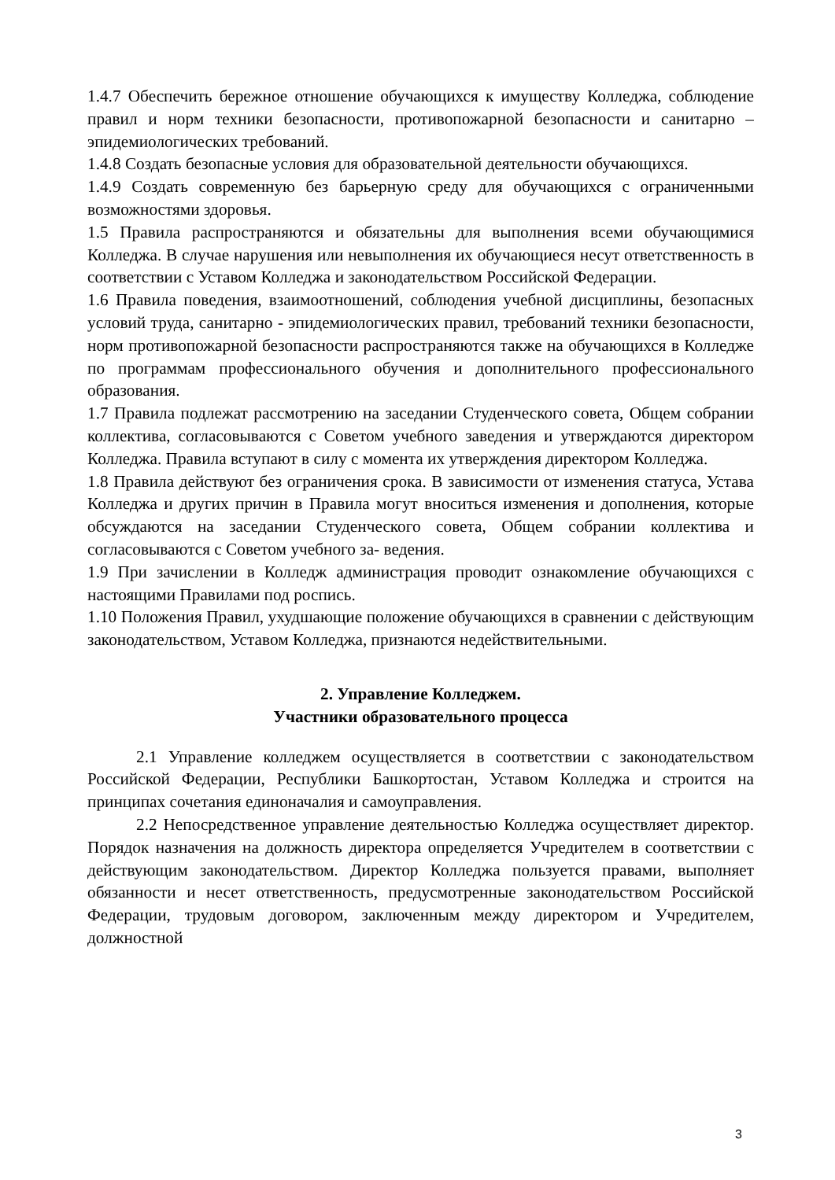1.4.7 Обеспечить бережное отношение обучающихся к имуществу Колледжа, соблюдение правил и норм техники безопасности, противопожарной безопасности и санитарно – эпидемиологических требований.
1.4.8 Создать безопасные условия для образовательной деятельности обучающихся.
1.4.9 Создать современную без барьерную среду для обучающихся с ограниченными возможностями здоровья.
1.5 Правила распространяются и обязательны для выполнения всеми обучающимися Колледжа. В случае нарушения или невыполнения их обучающиеся несут ответственность в соответствии с Уставом Колледжа и законодательством Российской Федерации.
1.6 Правила поведения, взаимоотношений, соблюдения учебной дисциплины, безопасных условий труда, санитарно - эпидемиологических правил, требований техники безопасности, норм противопожарной безопасности распространяются также на обучающихся в Колледже по программам профессионального обучения и дополнительного профессионального образования.
1.7 Правила подлежат рассмотрению на заседании Студенческого совета, Общем собрании коллектива, согласовываются с Советом учебного заведения и утверждаются директором Колледжа. Правила вступают в силу с момента их утверждения директором Колледжа.
1.8 Правила действуют без ограничения срока. В зависимости от изменения статуса, Устава Колледжа и других причин в Правила могут вноситься изменения и дополнения, которые обсуждаются на заседании Студенческого совета, Общем собрании коллектива и согласовываются с Советом учебного за- ведения.
1.9 При зачислении в Колледж администрация проводит ознакомление обучающихся с настоящими Правилами под роспись.
1.10 Положения Правил, ухудшающие положение обучающихся в сравнении с действующим законодательством, Уставом Колледжа, признаются недействительными.
2. Управление Колледжем.
Участники образовательного процесса
2.1 Управление колледжем осуществляется в соответствии с законодательством Российской Федерации, Республики Башкортостан, Уставом Колледжа и строится на принципах сочетания единоначалия и самоуправления.
2.2 Непосредственное управление деятельностью Колледжа осуществляет директор. Порядок назначения на должность директора определяется Учредителем в соответствии с действующим законодательством. Директор Колледжа пользуется правами, выполняет обязанности и несет ответственность, предусмотренные законодательством Российской Федерации, трудовым договором, заключенным между директором и Учредителем, должностной
3